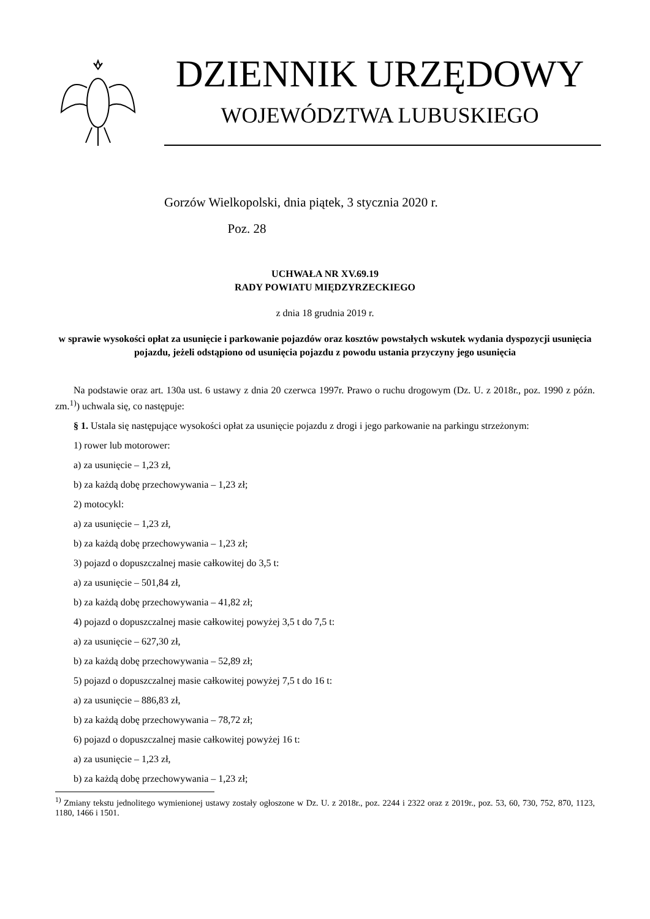DZIENNIK URZĘDOWY
WOJEWÓDZTWA LUBUSKIEGO
Gorzów Wielkopolski, dnia piątek, 3 stycznia 2020 r.
Poz. 28
UCHWAŁA NR XV.69.19
RADY POWIATU MIĘDZYRZECKIEGO
z dnia 18 grudnia 2019 r.
w sprawie wysokości opłat za usunięcie i parkowanie pojazdów oraz kosztów powstałych wskutek wydania dyspozycji usunięcia pojazdu, jeżeli odstąpiono od usunięcia pojazdu z powodu ustania przyczyny jego usunięcia
Na podstawie oraz art. 130a ust. 6 ustawy z dnia 20 czerwca 1997r. Prawo o ruchu drogowym (Dz. U. z 2018r., poz. 1990 z późn. zm.<sup>1)</sup>) uchwala się, co następuje:
§ 1. Ustala się następujące wysokości opłat za usunięcie pojazdu z drogi i jego parkowanie na parkingu strzeżonym:
1) rower lub motorower:
a) za usunięcie – 1,23 zł,
b) za każdą dobę przechowywania – 1,23 zł;
2) motocykl:
a) za usunięcie – 1,23 zł,
b) za każdą dobę przechowywania – 1,23 zł;
3) pojazd o dopuszczalnej masie całkowitej do 3,5 t:
a) za usunięcie – 501,84 zł,
b) za każdą dobę przechowywania – 41,82 zł;
4) pojazd o dopuszczalnej masie całkowitej powyżej 3,5 t do 7,5 t:
a) za usunięcie – 627,30 zł,
b) za każdą dobę przechowywania – 52,89 zł;
5) pojazd o dopuszczalnej masie całkowitej powyżej 7,5 t do 16 t:
a) za usunięcie – 886,83 zł,
b) za każdą dobę przechowywania – 78,72 zł;
6) pojazd o dopuszczalnej masie całkowitej powyżej 16 t:
a) za usunięcie – 1,23 zł,
b) za każdą dobę przechowywania – 1,23 zł;
<sup>1)</sup> Zmiany tekstu jednolitego wymienionej ustawy zostały ogłoszone w Dz. U. z 2018r., poz. 2244 i 2322 oraz z 2019r., poz. 53, 60, 730, 752, 870, 1123, 1180, 1466 i 1501.